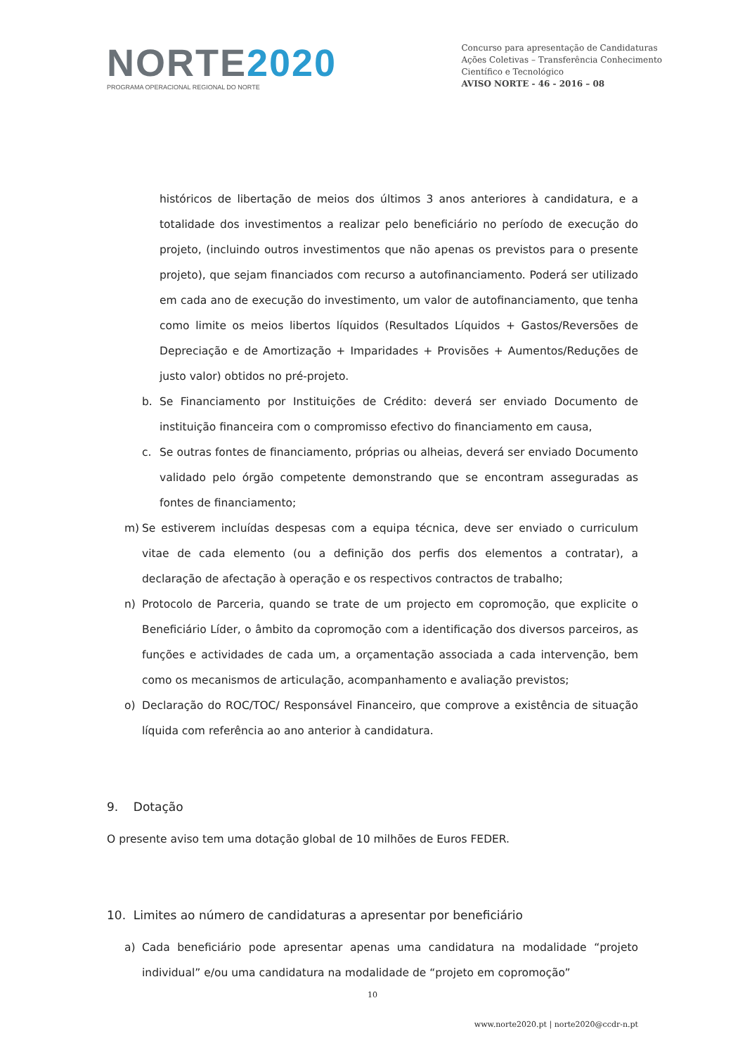NORTE2020
PROGRAMA OPERACIONAL REGIONAL DO NORTE
Concurso para apresentação de Candidaturas
Ações Coletivas – Transferência Conhecimento
Científico e Tecnológico
AVISO NORTE - 46 - 2016 – 08
históricos de libertação de meios dos últimos 3 anos anteriores à candidatura, e a totalidade dos investimentos a realizar pelo beneficiário no período de execução do projeto, (incluindo outros investimentos que não apenas os previstos para o presente projeto), que sejam financiados com recurso a autofinanciamento. Poderá ser utilizado em cada ano de execução do investimento, um valor de autofinanciamento, que tenha como limite os meios libertos líquidos (Resultados Líquidos + Gastos/Reversões de Depreciação e de Amortização + Imparidades + Provisões + Aumentos/Reduções de justo valor) obtidos no pré-projeto.
b. Se Financiamento por Instituições de Crédito: deverá ser enviado Documento de instituição financeira com o compromisso efectivo do financiamento em causa,
c. Se outras fontes de financiamento, próprias ou alheias, deverá ser enviado Documento validado pelo órgão competente demonstrando que se encontram asseguradas as fontes de financiamento;
m) Se estiverem incluídas despesas com a equipa técnica, deve ser enviado o curriculum vitae de cada elemento (ou a definição dos perfis dos elementos a contratar), a declaração de afectação à operação e os respectivos contractos de trabalho;
n) Protocolo de Parceria, quando se trate de um projecto em copromoção, que explicite o Beneficiário Líder, o âmbito da copromoção com a identificação dos diversos parceiros, as funções e actividades de cada um, a orçamentação associada a cada intervenção, bem como os mecanismos de articulação, acompanhamento e avaliação previstos;
o) Declaração do ROC/TOC/ Responsável Financeiro, que comprove a existência de situação líquida com referência ao ano anterior à candidatura.
9. Dotação
O presente aviso tem uma dotação global de 10 milhões de Euros FEDER.
10. Limites ao número de candidaturas a apresentar por beneficiário
a) Cada beneficiário pode apresentar apenas uma candidatura na modalidade “projeto individual” e/ou uma candidatura na modalidade de “projeto em copromoção”
10
www.norte2020.pt | norte2020@ccdr-n.pt